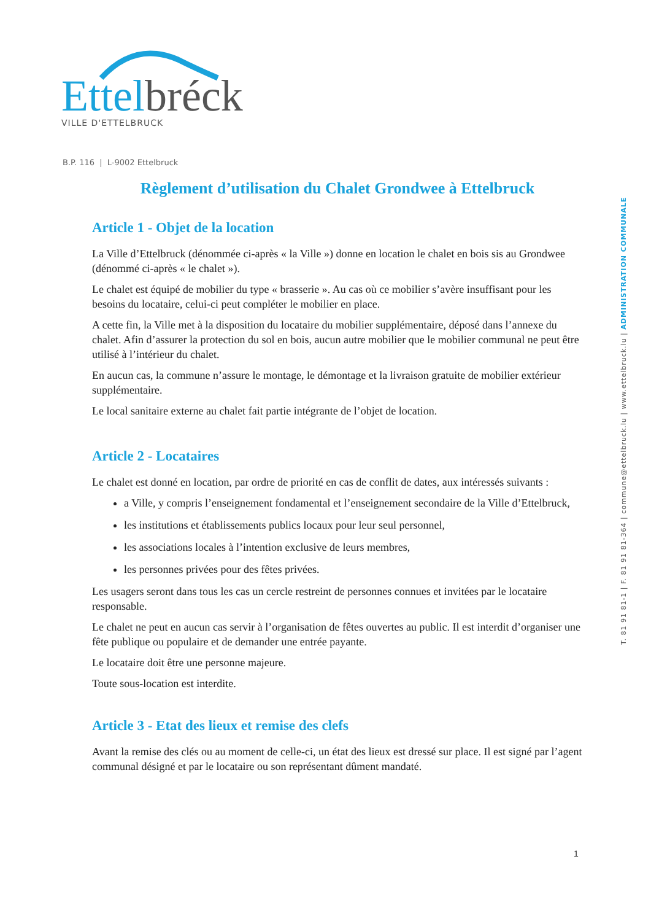Ettel bréck
VILLE D'ETTELBRUCK
B.P. 116 | L-9002 Ettelbruck
T. 81 91 81-1 | F. 81 91 81-364 | commune@ettelbruck.lu | www.ettelbruck.lu | ADMINISTRATION COMMUNALE
Règlement d’utilisation du Chalet Grondwee à Ettelbruck
Article 1 - Objet de la location
La Ville d’Ettelbruck (dénommée ci-après « la Ville ») donne en location le chalet en bois sis au Grondwee (dénommé ci-après « le chalet »).
Le chalet est équipé de mobilier du type « brasserie ». Au cas où ce mobilier s’avère insuffisant pour les besoins du locataire, celui-ci peut compléter le mobilier en place.
A cette fin, la Ville met à la disposition du locataire du mobilier supplémentaire, déposé dans l’annexe du chalet. Afin d’assurer la protection du sol en bois, aucun autre mobilier que le mobilier communal ne peut être utilisé à l’intérieur du chalet.
En aucun cas, la commune n’assure le montage, le démontage et la livraison gratuite de mobilier extérieur supplémentaire.
Le local sanitaire externe au chalet fait partie intégrante de l’objet de location.
Article 2 - Locataires
Le chalet est donné en location, par ordre de priorité en cas de conflit de dates, aux intéressés suivants :
a Ville, y compris l’enseignement fondamental et l’enseignement secondaire de la Ville d’Ettelbruck,
les institutions et établissements publics locaux pour leur seul personnel,
les associations locales à l’intention exclusive de leurs membres,
les personnes privées pour des fêtes privées.
Les usagers seront dans tous les cas un cercle restreint de personnes connues et invitées par le locataire responsable.
Le chalet ne peut en aucun cas servir à l’organisation de fêtes ouvertes au public. Il est interdit d’organiser une fête publique ou populaire et de demander une entrée payante.
Le locataire doit être une personne majeure.
Toute sous-location est interdite.
Article 3 - Etat des lieux et remise des clefs
Avant la remise des clés ou au moment de celle-ci, un état des lieux est dressé sur place. Il est signé par l’agent communal désigné et par le locataire ou son représentant dûment mandaté.
1